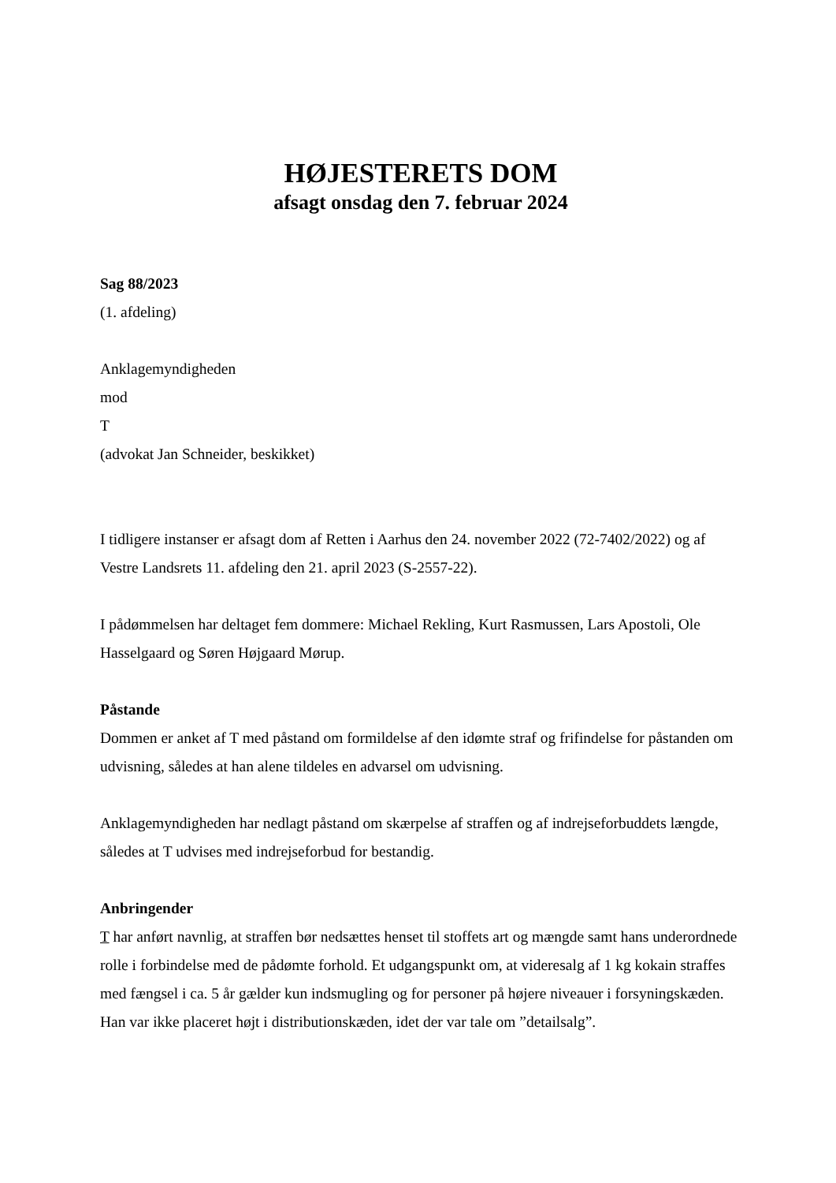HØJESTERETS DOM
afsagt onsdag den 7. februar 2024
Sag 88/2023
(1. afdeling)
Anklagemyndigheden
mod
T
(advokat Jan Schneider, beskikket)
I tidligere instanser er afsagt dom af Retten i Aarhus den 24. november 2022 (72-7402/2022) og af Vestre Landsrets 11. afdeling den 21. april 2023 (S-2557-22).
I pådømmelsen har deltaget fem dommere: Michael Rekling, Kurt Rasmussen, Lars Apostoli, Ole Hasselgaard og Søren Højgaard Mørup.
Påstande
Dommen er anket af T med påstand om formildelse af den idømte straf og frifindelse for påstanden om udvisning, således at han alene tildeles en advarsel om udvisning.
Anklagemyndigheden har nedlagt påstand om skærpelse af straffen og af indrejseforbuddets længde, således at T udvises med indrejseforbud for bestandig.
Anbringender
T har anført navnlig, at straffen bør nedsættes henset til stoffets art og mængde samt hans underordnede rolle i forbindelse med de pådømte forhold. Et udgangspunkt om, at videresalg af 1 kg kokain straffes med fængsel i ca. 5 år gælder kun indsmugling og for personer på højere niveauer i forsyningskæden. Han var ikke placeret højt i distributionskæden, idet der var tale om ”detailsalg”.